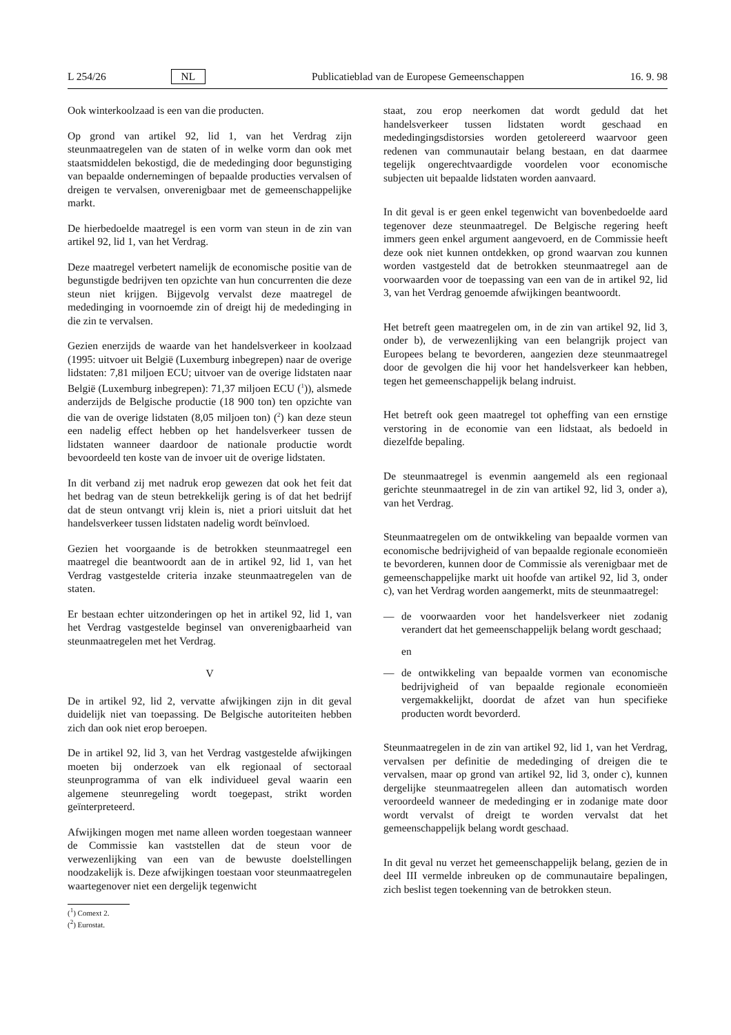L 254/26 NL Publicatieblad van de Europese Gemeenschappen 16. 9. 98
Ook winterkoolzaad is een van die producten.
Op grond van artikel 92, lid 1, van het Verdrag zijn steunmaatregelen van de staten of in welke vorm dan ook met staatsmiddelen bekostigd, die de mededinging door begunstiging van bepaalde ondernemingen of bepaalde producties vervalsen of dreigen te vervalsen, onverenigbaar met de gemeenschappelijke markt.
De hierbedoelde maatregel is een vorm van steun in de zin van artikel 92, lid 1, van het Verdrag.
Deze maatregel verbetert namelijk de economische positie van de begunstigde bedrijven ten opzichte van hun concurrenten die deze steun niet krijgen. Bijgevolg vervalst deze maatregel de mededinging in voornoemde zin of dreigt hij de mededinging in die zin te vervalsen.
Gezien enerzijds de waarde van het handelsverkeer in koolzaad (1995: uitvoer uit België (Luxemburg inbegrepen) naar de overige lidstaten: 7,81 miljoen ECU; uitvoer van de overige lidstaten naar België (Luxemburg inbegrepen): 71,37 miljoen ECU (<sup>1</sup>)), alsmede anderzijds de Belgische productie (18 900 ton) ten opzichte van die van de overige lidstaten (8,05 miljoen ton) (<sup>2</sup>) kan deze steun een nadelig effect hebben op het handelsverkeer tussen de lidstaten wanneer daardoor de nationale productie wordt bevoordeeld ten koste van de invoer uit de overige lidstaten.
In dit verband zij met nadruk erop gewezen dat ook het feit dat het bedrag van de steun betrekkelijk gering is of dat het bedrijf dat de steun ontvangt vrij klein is, niet a priori uitsluit dat het handelsverkeer tussen lidstaten nadelig wordt beïnvloed.
Gezien het voorgaande is de betrokken steunmaatregel een maatregel die beantwoordt aan de in artikel 92, lid 1, van het Verdrag vastgestelde criteria inzake steunmaatregelen van de staten.
Er bestaan echter uitzonderingen op het in artikel 92, lid 1, van het Verdrag vastgestelde beginsel van onverenigbaarheid van steunmaatregelen met het Verdrag.
V
De in artikel 92, lid 2, vervatte afwijkingen zijn in dit geval duidelijk niet van toepassing. De Belgische autoriteiten hebben zich dan ook niet erop beroepen.
De in artikel 92, lid 3, van het Verdrag vastgestelde afwijkingen moeten bij onderzoek van elk regionaal of sectoraal steunprogramma of van elk individueel geval waarin een algemene steunregeling wordt toegepast, strikt worden geïnterpreteerd.
Afwijkingen mogen met name alleen worden toegestaan wanneer de Commissie kan vaststellen dat de steun voor de verwezenlijking van een van de bewuste doelstellingen noodzakelijk is. Deze afwijkingen toestaan voor steunmaatregelen waartegenover niet een dergelijk tegenwicht
(<sup>1</sup>) Comext 2.
(<sup>2</sup>) Eurostat.
staat, zou erop neerkomen dat wordt geduld dat het handelsverkeer tussen lidstaten wordt geschaad en mededingingsdistorsies worden getolereerd waarvoor geen redenen van communautair belang bestaan, en dat daarmee tegelijk ongerechtvaardigde voordelen voor economische subjecten uit bepaalde lidstaten worden aanvaard.
In dit geval is er geen enkel tegenwicht van bovenbedoelde aard tegenover deze steunmaatregel. De Belgische regering heeft immers geen enkel argument aangevoerd, en de Commissie heeft deze ook niet kunnen ontdekken, op grond waarvan zou kunnen worden vastgesteld dat de betrokken steunmaatregel aan de voorwaarden voor de toepassing van een van de in artikel 92, lid 3, van het Verdrag genoemde afwijkingen beantwoordt.
Het betreft geen maatregelen om, in de zin van artikel 92, lid 3, onder b), de verwezenlijking van een belangrijk project van Europees belang te bevorderen, aangezien deze steunmaatregel door de gevolgen die hij voor het handelsverkeer kan hebben, tegen het gemeenschappelijk belang indruist.
Het betreft ook geen maatregel tot opheffing van een ernstige verstoring in de economie van een lidstaat, als bedoeld in diezelfde bepaling.
De steunmaatregel is evenmin aangemeld als een regionaal gerichte steunmaatregel in de zin van artikel 92, lid 3, onder a), van het Verdrag.
Steunmaatregelen om de ontwikkeling van bepaalde vormen van economische bedrijvigheid of van bepaalde regionale economieën te bevorderen, kunnen door de Commissie als verenigbaar met de gemeenschappelijke markt uit hoofde van artikel 92, lid 3, onder c), van het Verdrag worden aangemerkt, mits de steunmaatregel:
— de voorwaarden voor het handelsverkeer niet zodanig verandert dat het gemeenschappelijk belang wordt geschaad;
en
— de ontwikkeling van bepaalde vormen van economische bedrijvigheid of van bepaalde regionale economieën vergemakkelijkt, doordat de afzet van hun specifieke producten wordt bevorderd.
Steunmaatregelen in de zin van artikel 92, lid 1, van het Verdrag, vervalsen per definitie de mededinging of dreigen die te vervalsen, maar op grond van artikel 92, lid 3, onder c), kunnen dergelijke steunmaatregelen alleen dan automatisch worden veroordeeld wanneer de mededinging er in zodanige mate door wordt vervalst of dreigt te worden vervalst dat het gemeenschappelijk belang wordt geschaad.
In dit geval nu verzet het gemeenschappelijk belang, gezien de in deel III vermelde inbreuken op de communautaire bepalingen, zich beslist tegen toekenning van de betrokken steun.